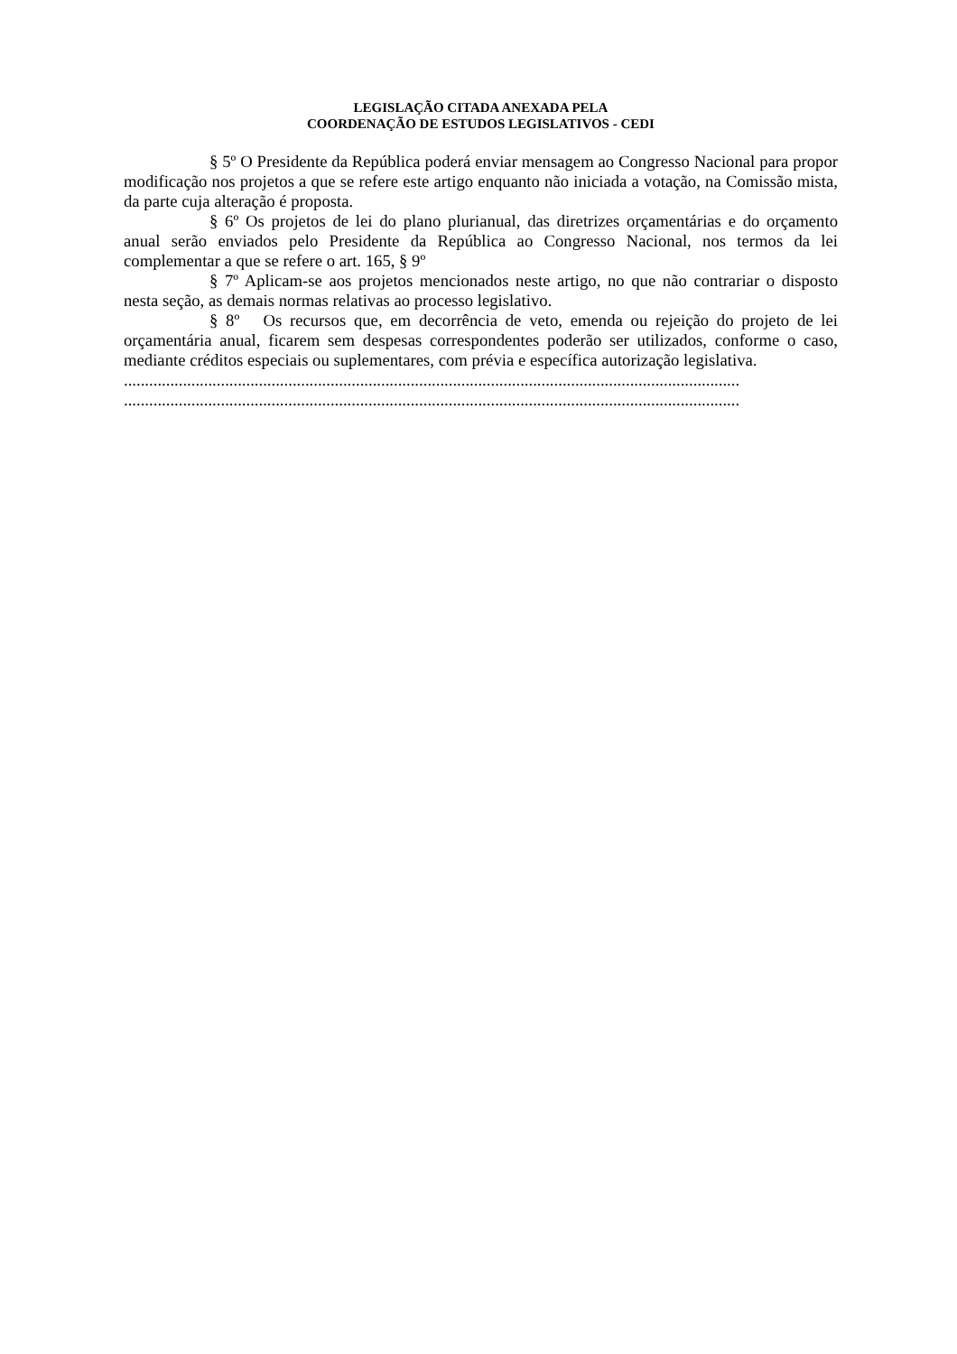LEGISLAÇÃO CITADA ANEXADA PELA
COORDENAÇÃO DE ESTUDOS LEGISLATIVOS - CEDI
§ 5º O Presidente da República poderá enviar mensagem ao Congresso Nacional para propor modificação nos projetos a que se refere este artigo enquanto não iniciada a votação, na Comissão mista, da parte cuja alteração é proposta.
§ 6º Os projetos de lei do plano plurianual, das diretrizes orçamentárias e do orçamento anual serão enviados pelo Presidente da República ao Congresso Nacional, nos termos da lei complementar a que se refere o art. 165, § 9º
§ 7º Aplicam-se aos projetos mencionados neste artigo, no que não contrariar o disposto nesta seção, as demais normas relativas ao processo legislativo.
§ 8º Os recursos que, em decorrência de veto, emenda ou rejeição do projeto de lei orçamentária anual, ficarem sem despesas correspondentes poderão ser utilizados, conforme o caso, mediante créditos especiais ou suplementares, com prévia e específica autorização legislativa.
..................................................................................................................................................
..................................................................................................................................................